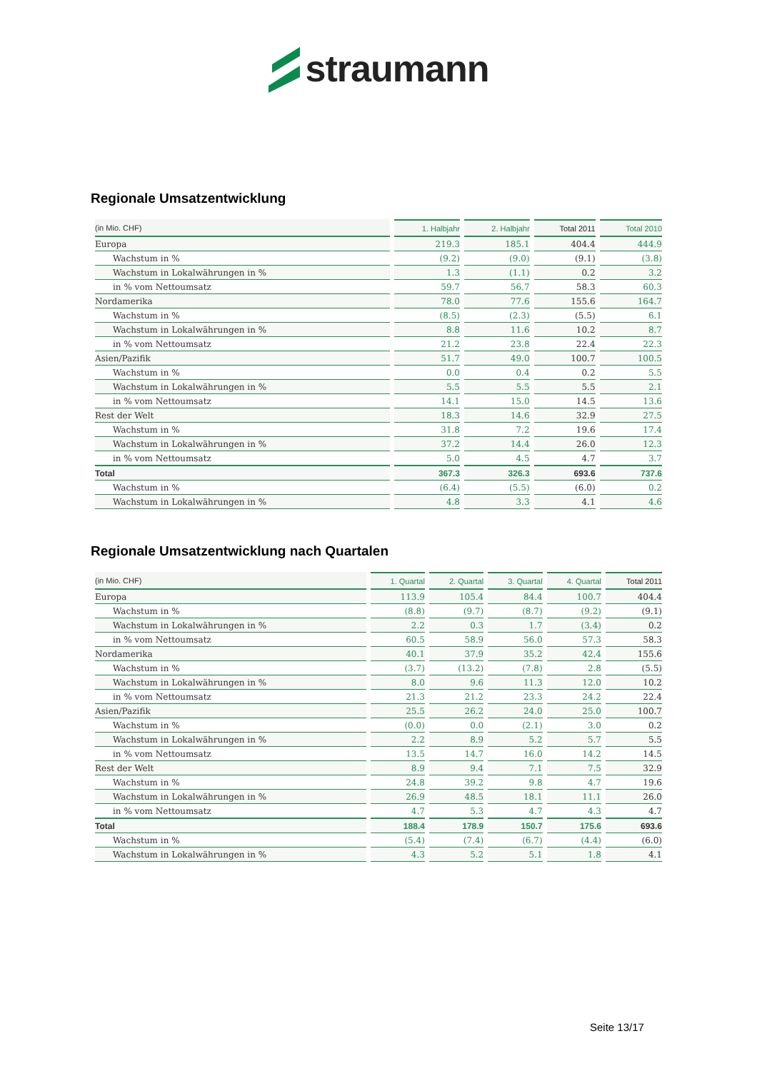straumann
Regionale Umsatzentwicklung
| (in Mio. CHF) | 1. Halbjahr | 2. Halbjahr | Total 2011 | Total 2010 |
| --- | --- | --- | --- | --- |
| Europa | 219.3 | 185.1 | 404.4 | 444.9 |
| Wachstum in % | (9.2) | (9.0) | (9.1) | (3.8) |
| Wachstum in Lokalwährungen in % | 1.3 | (1.1) | 0.2 | 3.2 |
| in % vom Nettoumsatz | 59.7 | 56.7 | 58.3 | 60.3 |
| Nordamerika | 78.0 | 77.6 | 155.6 | 164.7 |
| Wachstum in % | (8.5) | (2.3) | (5.5) | 6.1 |
| Wachstum in Lokalwährungen in % | 8.8 | 11.6 | 10.2 | 8.7 |
| in % vom Nettoumsatz | 21.2 | 23.8 | 22.4 | 22.3 |
| Asien/Pazifik | 51.7 | 49.0 | 100.7 | 100.5 |
| Wachstum in % | 0.0 | 0.4 | 0.2 | 5.5 |
| Wachstum in Lokalwährungen in % | 5.5 | 5.5 | 5.5 | 2.1 |
| in % vom Nettoumsatz | 14.1 | 15.0 | 14.5 | 13.6 |
| Rest der Welt | 18.3 | 14.6 | 32.9 | 27.5 |
| Wachstum in % | 31.8 | 7.2 | 19.6 | 17.4 |
| Wachstum in Lokalwährungen in % | 37.2 | 14.4 | 26.0 | 12.3 |
| in % vom Nettoumsatz | 5.0 | 4.5 | 4.7 | 3.7 |
| Total | 367.3 | 326.3 | 693.6 | 737.6 |
| Wachstum in % | (6.4) | (5.5) | (6.0) | 0.2 |
| Wachstum in Lokalwährungen in % | 4.8 | 3.3 | 4.1 | 4.6 |
Regionale Umsatzentwicklung nach Quartalen
| (in Mio. CHF) | 1. Quartal | 2. Quartal | 3. Quartal | 4. Quartal | Total 2011 |
| --- | --- | --- | --- | --- | --- |
| Europa | 113.9 | 105.4 | 84.4 | 100.7 | 404.4 |
| Wachstum in % | (8.8) | (9.7) | (8.7) | (9.2) | (9.1) |
| Wachstum in Lokalwährungen in % | 2.2 | 0.3 | 1.7 | (3.4) | 0.2 |
| in % vom Nettoumsatz | 60.5 | 58.9 | 56.0 | 57.3 | 58.3 |
| Nordamerika | 40.1 | 37.9 | 35.2 | 42.4 | 155.6 |
| Wachstum in % | (3.7) | (13.2) | (7.8) | 2.8 | (5.5) |
| Wachstum in Lokalwährungen in % | 8.0 | 9.6 | 11.3 | 12.0 | 10.2 |
| in % vom Nettoumsatz | 21.3 | 21.2 | 23.3 | 24.2 | 22.4 |
| Asien/Pazifik | 25.5 | 26.2 | 24.0 | 25.0 | 100.7 |
| Wachstum in % | (0.0) | 0.0 | (2.1) | 3.0 | 0.2 |
| Wachstum in Lokalwährungen in % | 2.2 | 8.9 | 5.2 | 5.7 | 5.5 |
| in % vom Nettoumsatz | 13.5 | 14.7 | 16.0 | 14.2 | 14.5 |
| Rest der Welt | 8.9 | 9.4 | 7.1 | 7.5 | 32.9 |
| Wachstum in % | 24.8 | 39.2 | 9.8 | 4.7 | 19.6 |
| Wachstum in Lokalwährungen in % | 26.9 | 48.5 | 18.1 | 11.1 | 26.0 |
| in % vom Nettoumsatz | 4.7 | 5.3 | 4.7 | 4.3 | 4.7 |
| Total | 188.4 | 178.9 | 150.7 | 175.6 | 693.6 |
| Wachstum in % | (5.4) | (7.4) | (6.7) | (4.4) | (6.0) |
| Wachstum in Lokalwährungen in % | 4.3 | 5.2 | 5.1 | 1.8 | 4.1 |
Seite 13/17